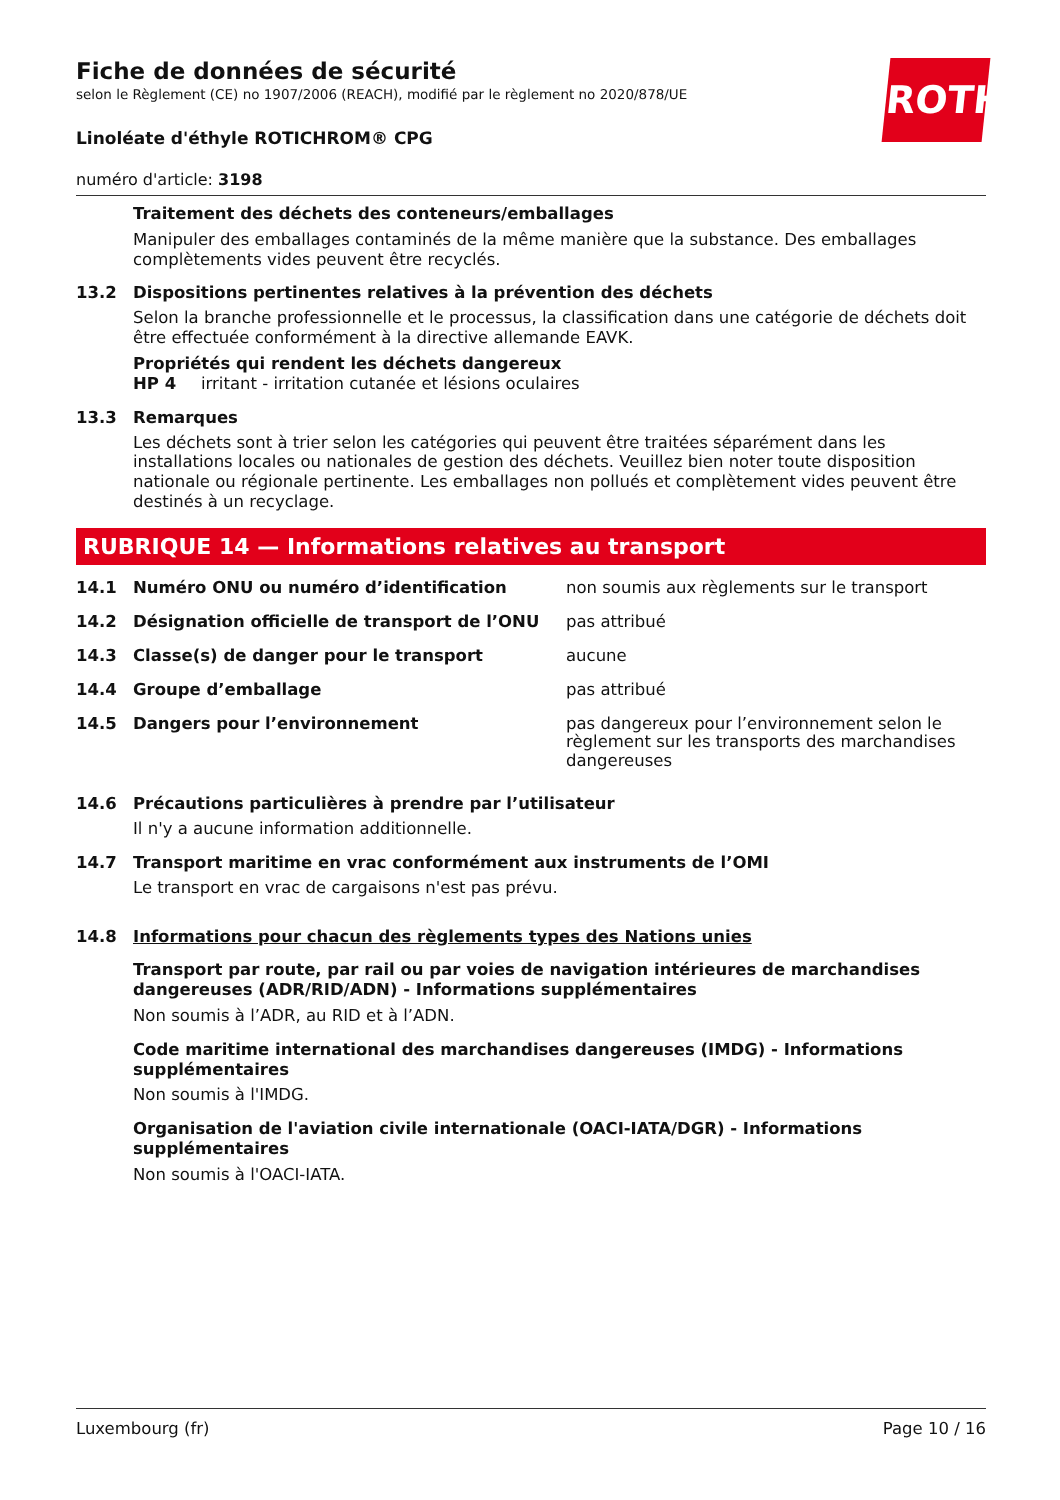ROTH
Fiche de données de sécurité
selon le Règlement (CE) no 1907/2006 (REACH), modifié par le règlement no 2020/878/UE
Linoléate d'éthyle ROTICHROM® CPG
numéro d'article: 3198
Traitement des déchets des conteneurs/emballages
Manipuler des emballages contaminés de la même manière que la substance. Des emballages complètements vides peuvent être recyclés.
13.2 Dispositions pertinentes relatives à la prévention des déchets
Selon la branche professionnelle et le processus, la classification dans une catégorie de déchets doit être effectuée conformément à la directive allemande EAVK.
Propriétés qui rendent les déchets dangereux
HP 4 irritant - irritation cutanée et lésions oculaires
13.3 Remarques
Les déchets sont à trier selon les catégories qui peuvent être traitées séparément dans les installations locales ou nationales de gestion des déchets. Veuillez bien noter toute disposition nationale ou régionale pertinente. Les emballages non pollués et complètement vides peuvent être destinés à un recyclage.
RUBRIQUE 14 — Informations relatives au transport
| 14.1 | Numéro ONU ou numéro d’identification | non soumis aux règlements sur le transport |
| 14.2 | Désignation officielle de transport de l’ONU | pas attribué |
| 14.3 | Classe(s) de danger pour le transport | aucune |
| 14.4 | Groupe d’emballage | pas attribué |
| 14.5 | Dangers pour l’environnement | pas dangereux pour l’environnement selon le règlement sur les transports des marchandises dangereuses |
14.6 Précautions particulières à prendre par l’utilisateur
Il n'y a aucune information additionnelle.
14.7 Transport maritime en vrac conformément aux instruments de l’OMI
Le transport en vrac de cargaisons n'est pas prévu.
14.8 Informations pour chacun des règlements types des Nations unies
Transport par route, par rail ou par voies de navigation intérieures de marchandises dangereuses (ADR/RID/ADN) - Informations supplémentaires
Non soumis à l’ADR, au RID et à l’ADN.
Code maritime international des marchandises dangereuses (IMDG) - Informations supplémentaires
Non soumis à l'IMDG.
Organisation de l'aviation civile internationale (OACI-IATA/DGR) - Informations supplémentaires
Non soumis à l'OACI-IATA.
Luxembourg (fr) Page 10 / 16